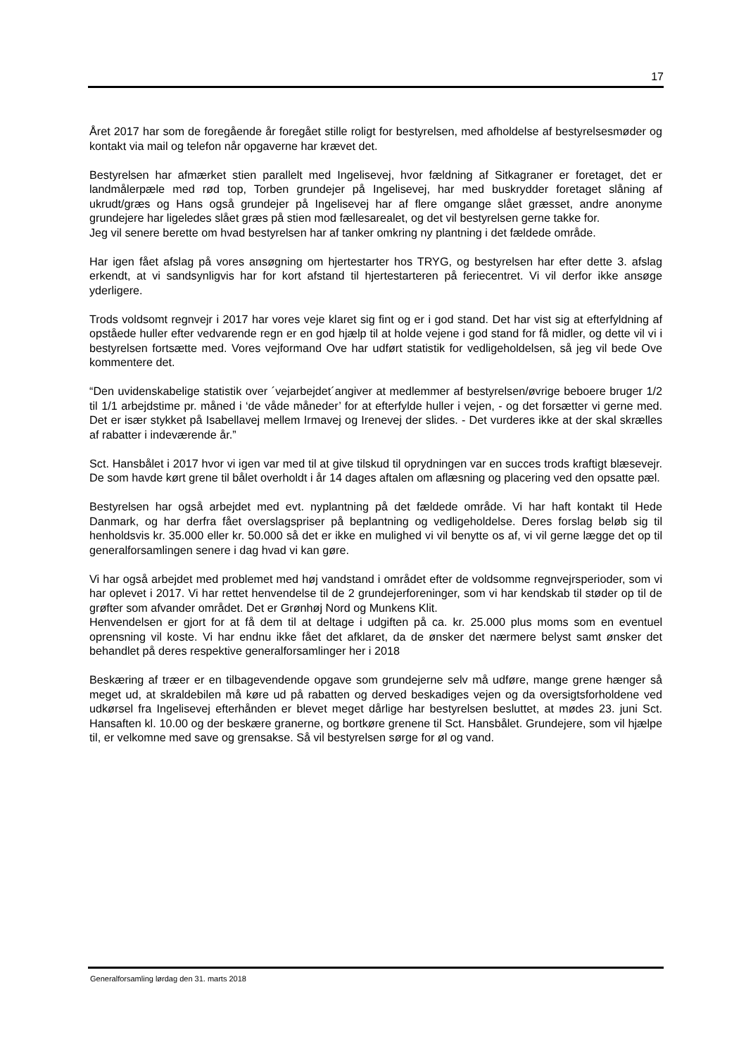17
Året 2017 har som de foregående år foregået stille roligt for bestyrelsen, med afholdelse af bestyrelsesmøder og kontakt via mail og telefon når opgaverne har krævet det.
Bestyrelsen har afmærket stien parallelt med Ingelisevej, hvor fældning af Sitkagraner er foretaget, det er landmålerpæle med rød top, Torben grundejer på Ingelisevej, har med buskrydder foretaget slåning af ukrudt/græs og Hans også grundejer på Ingelisevej har af flere omgange slået græsset, andre anonyme grundejere har ligeledes slået græs på stien mod fællesarealet, og det vil bestyrelsen gerne takke for.
Jeg vil senere berette om hvad bestyrelsen har af tanker omkring ny plantning i det fældede område.
Har igen fået afslag på vores ansøgning om hjertestarter hos TRYG, og bestyrelsen har efter dette 3. afslag erkendt, at vi sandsynligvis har for kort afstand til hjertestarteren på feriecentret. Vi vil derfor ikke ansøge yderligere.
Trods voldsomt regnvejr i 2017 har vores veje klaret sig fint og er i god stand. Det har vist sig at efterfyldning af opståede huller efter vedvarende regn er en god hjælp til at holde vejene i god stand for få midler, og dette vil vi i bestyrelsen fortsætte med. Vores vejformand Ove har udført statistik for vedligeholdelsen, så jeg vil bede Ove kommentere det.
“Den uvidenskabelige statistik over ´vejarbejdet´angiver at medlemmer af bestyrelsen/øvrige beboere bruger 1/2 til 1/1 arbejdstime pr. måned i ‘de våde måneder’ for at efterfylde huller i vejen, - og det forsætter vi gerne med. Det er især stykket på Isabellavej mellem Irmavej og Irenevej der slides. - Det vurderes ikke at der skal skrælles af rabatter i indeværende år.”
Sct. Hansbålet i 2017 hvor vi igen var med til at give tilskud til oprydningen var en succes trods kraftigt blæsevejr. De som havde kørt grene til bålet overholdt i år 14 dages aftalen om aflæsning og placering ved den opsatte pæl.
Bestyrelsen har også arbejdet med evt. nyplantning på det fældede område. Vi har haft kontakt til Hede Danmark, og har derfra fået overslagspriser på beplantning og vedligeholdelse. Deres forslag beløb sig til henholdsvis kr. 35.000 eller kr. 50.000 så det er ikke en mulighed vi vil benytte os af, vi vil gerne lægge det op til generalforsamlingen senere i dag hvad vi kan gøre.
Vi har også arbejdet med problemet med høj vandstand i området efter de voldsomme regnvejrsperioder, som vi har oplevet i 2017. Vi har rettet henvendelse til de 2 grundejerforeninger, som vi har kendskab til støder op til de grøfter som afvander området. Det er Grønhøj Nord og Munkens Klit.
Henvendelsen er gjort for at få dem til at deltage i udgiften på ca. kr. 25.000 plus moms som en eventuel oprensning vil koste. Vi har endnu ikke fået det afklaret, da de ønsker det nærmere belyst samt ønsker det behandlet på deres respektive generalforsamlinger her i 2018
Beskæring af træer er en tilbagevendende opgave som grundejerne selv må udføre, mange grene hænger så meget ud, at skraldebilen må køre ud på rabatten og derved beskadiges vejen og da oversigtsforholdene ved udkørsel fra Ingelisevej efterhånden er blevet meget dårlige har bestyrelsen besluttet, at mødes 23. juni Sct. Hansaften kl. 10.00 og der beskære granerne, og bortkøre grenene til Sct. Hansbålet. Grundejere, som vil hjælpe til, er velkomne med save og grensakse. Så vil bestyrelsen sørge for øl og vand.
Generalforsamling lørdag den 31. marts 2018